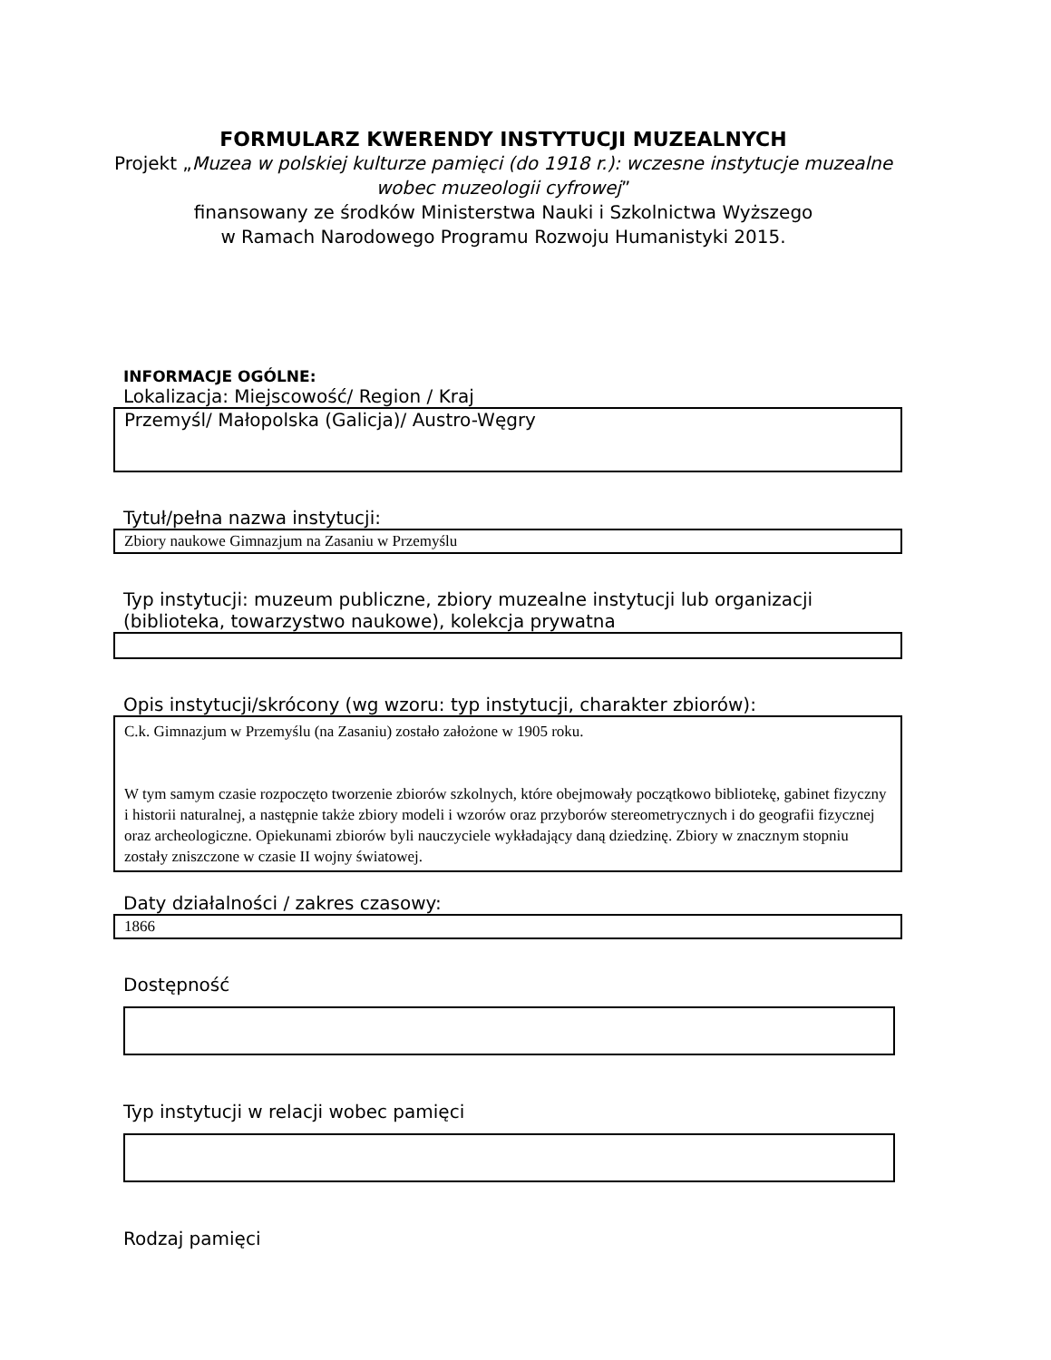FORMULARZ KWERENDY INSTYTUCJI MUZEALNYCH
Projekt „Muzea w polskiej kulturze pamięci (do 1918 r.): wczesne instytucje muzealne wobec muzeologii cyfrowej”
finansowany ze środków Ministerstwa Nauki i Szkolnictwa Wyższego
w Ramach Narodowego Programu Rozwoju Humanistyki 2015.
INFORMACJE OGÓLNE:
Lokalizacja: Miejscowość/ Region / Kraj
Przemyśl/ Małopolska (Galicja)/ Austro-Węgry
Tytuł/pełna nazwa instytucji:
Zbiory naukowe Gimnazjum na Zasaniu w Przemyślu
Typ instytucji: muzeum publiczne, zbiory muzealne instytucji lub organizacji (biblioteka, towarzystwo naukowe), kolekcja prywatna
Opis instytucji/skrócony (wg wzoru: typ instytucji, charakter zbiorów):
C.k. Gimnazjum w Przemyślu (na Zasaniu) zostało założone w 1905 roku.
W tym samym czasie rozpoczęto tworzenie zbiorów szkolnych, które obejmowały początkowo bibliotekę, gabinet fizyczny i historii naturalnej, a następnie także zbiory modeli i wzorów oraz przyborów stereometrycznych i do geografii fizycznej oraz archeologiczne. Opiekunami zbiorów byli nauczyciele wykładający daną dziedzinę. Zbiory w znacznym stopniu zostały zniszczone w czasie II wojny światowej.
Daty działalności / zakres czasowy:
1866
Dostępność
Typ instytucji w relacji wobec pamięci
Rodzaj pamięci